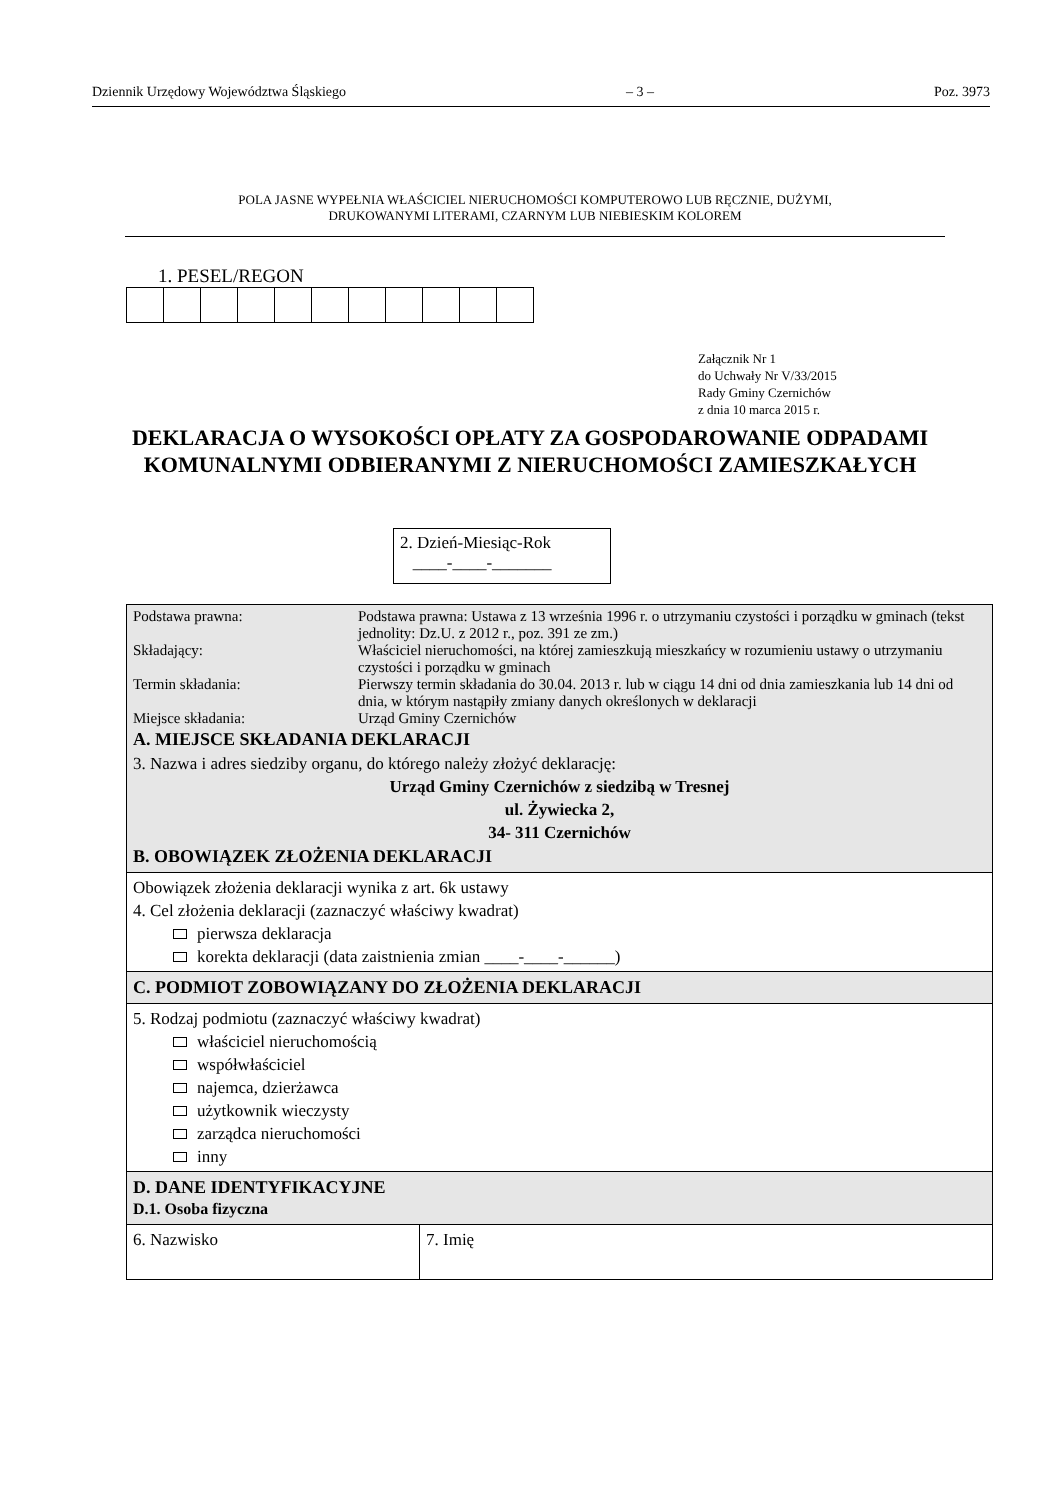Dziennik Urzędowy Województwa Śląskiego – 3 – Poz. 3973
POLA JASNE WYPEŁNIA WŁAŚCICIEL NIERUCHOMOŚCI KOMPUTEROWO LUB RĘCZNIE, DUŻYMI,
DRUKOWANYMI LITERAMI, CZARNYM LUB NIEBIESKIM KOLOREM
1. PESEL/REGON
Załącznik Nr 1
do Uchwały Nr V/33/2015
Rady Gminy Czernichów
z dnia 10 marca 2015 r.
DEKLARACJA O WYSOKOŚCI OPŁATY ZA GOSPODAROWANIE ODPADAMI KOMUNALNYMI ODBIERANYMI Z NIERUCHOMOŚCI ZAMIESZKAŁYCH
2. Dzień-Miesiąc-Rok
____-____-_______
| / Podstawa prawna: / Podstawa prawna: Ustawa z 13 września 1996 r. o utrzymaniu czystości i porządku w gminach (tekst jednolity: Dz.U. z 2012 r., poz. 391 ze zm.) / / Składający: / Właściciel nieruchomości, na której zamieszkują mieszkańcy w rozumieniu ustawy o utrzymaniu czystości i porządku w gminach / / Termin składania: / Pierwszy termin składania do 30.04. 2013 r. lub w ciągu 14 dni od dnia zamieszkania lub 14 dni od dnia, w którym nastąpiły zmiany danych określonych w deklaracji / / Miejsce składania: / Urząd Gminy Czernichów / A. MIEJSCE SKŁADANIA DEKLARACJI 3. Nazwa i adres siedziby organu, do którego należy złożyć deklarację: Urząd Gminy Czernichów z siedzibą w Tresnej ul. Żywiecka 2, 34- 311 Czernichów B. OBOWIĄZEK ZŁOŻENIA DEKLARACJI | |
| Obowiązek złożenia deklaracji wynika z art. 6k ustawy 4. Cel złożenia deklaracji (zaznaczyć właściwy kwadrat) pierwsza deklaracja korekta deklaracji (data zaistnienia zmian ____-____-______) | |
| C. PODMIOT ZOBOWIĄZANY DO ZŁOŻENIA DEKLARACJI | |
| 5. Rodzaj podmiotu (zaznaczyć właściwy kwadrat) właściciel nieruchomością współwłaściciel najemca, dzierżawca użytkownik wieczysty zarządca nieruchomości inny | |
| D. DANE IDENTYFIKACYJNE D.1. Osoba fizyczna | |
| 6. Nazwisko | 7. Imię |